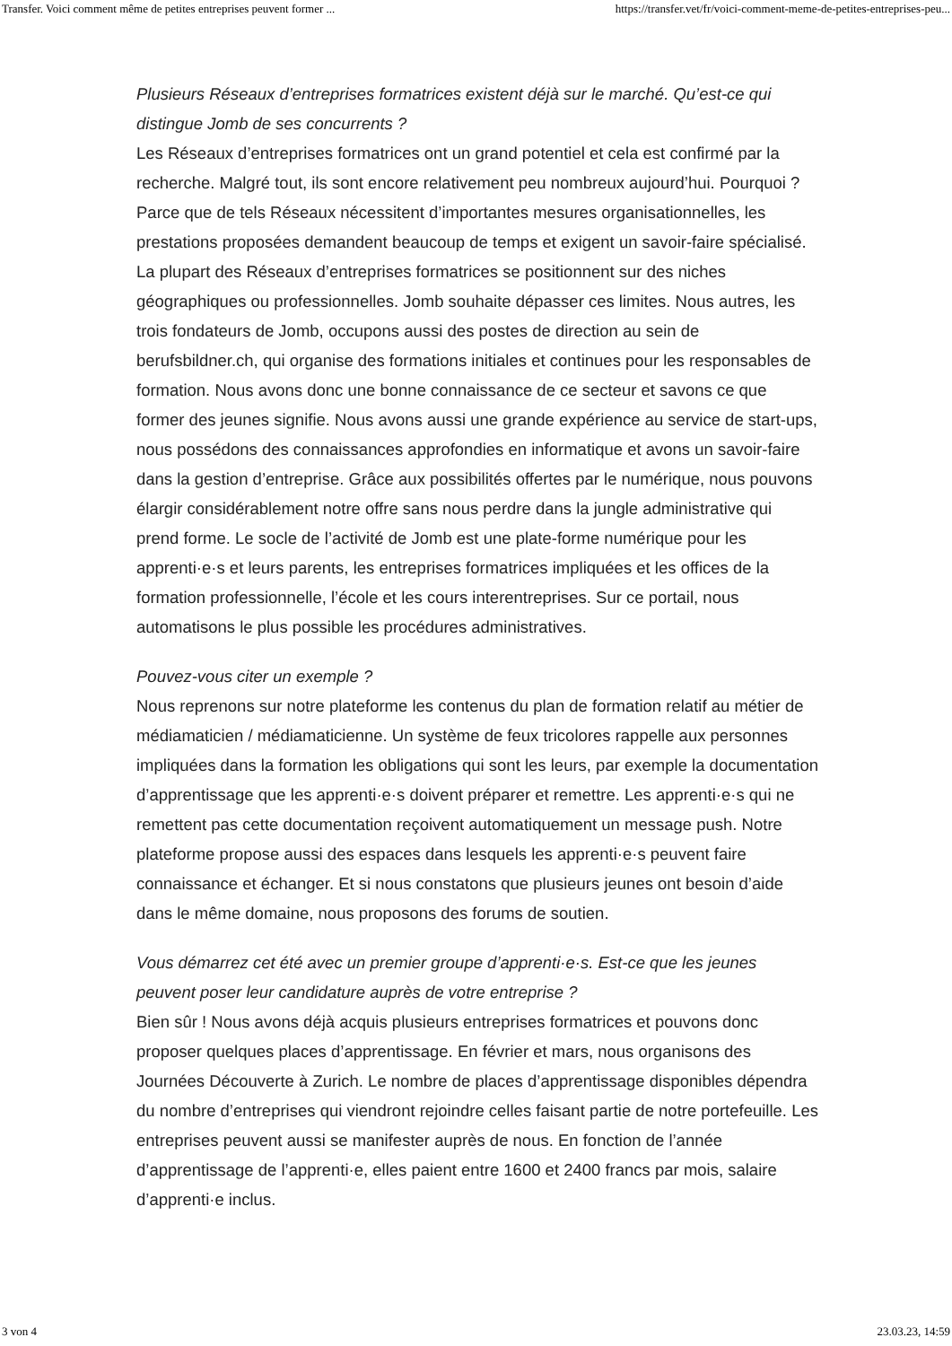Transfer. Voici comment même de petites entreprises peuvent former ... https://transfer.vet/fr/voici-comment-meme-de-petites-entreprises-peu...
Plusieurs Réseaux d’entreprises formatrices existent déjà sur le marché. Qu’est-ce qui distingue Jomb de ses concurrents ?
Les Réseaux d’entreprises formatrices ont un grand potentiel et cela est confirmé par la recherche. Malgré tout, ils sont encore relativement peu nombreux aujourd’hui. Pourquoi ? Parce que de tels Réseaux nécessitent d’importantes mesures organisationnelles, les prestations proposées demandent beaucoup de temps et exigent un savoir-faire spécialisé. La plupart des Réseaux d’entreprises formatrices se positionnent sur des niches géographiques ou professionnelles. Jomb souhaite dépasser ces limites. Nous autres, les trois fondateurs de Jomb, occupons aussi des postes de direction au sein de berufsbildner.ch, qui organise des formations initiales et continues pour les responsables de formation. Nous avons donc une bonne connaissance de ce secteur et savons ce que former des jeunes signifie. Nous avons aussi une grande expérience au service de start-ups, nous possédons des connaissances approfondies en informatique et avons un savoir-faire dans la gestion d’entreprise. Grâce aux possibilités offertes par le numérique, nous pouvons élargir considérablement notre offre sans nous perdre dans la jungle administrative qui prend forme. Le socle de l’activité de Jomb est une plate-forme numérique pour les apprenti·e·s et leurs parents, les entreprises formatrices impliquées et les offices de la formation professionnelle, l’école et les cours interentreprises. Sur ce portail, nous automatisons le plus possible les procédures administratives.
Pouvez-vous citer un exemple ?
Nous reprenons sur notre plateforme les contenus du plan de formation relatif au métier de médiamaticien / médiamaticienne. Un système de feux tricolores rappelle aux personnes impliquées dans la formation les obligations qui sont les leurs, par exemple la documentation d’apprentissage que les apprenti·e·s doivent préparer et remettre. Les apprenti·e·s qui ne remettent pas cette documentation reçoivent automatiquement un message push. Notre plateforme propose aussi des espaces dans lesquels les apprenti·e·s peuvent faire connaissance et échanger. Et si nous constatons que plusieurs jeunes ont besoin d’aide dans le même domaine, nous proposons des forums de soutien.
Vous démarrez cet été avec un premier groupe d’apprenti·e·s. Est-ce que les jeunes peuvent poser leur candidature auprès de votre entreprise ?
Bien sûr ! Nous avons déjà acquis plusieurs entreprises formatrices et pouvons donc proposer quelques places d’apprentissage. En février et mars, nous organisons des Journées Découverte à Zurich. Le nombre de places d’apprentissage disponibles dépendra du nombre d’entreprises qui viendront rejoindre celles faisant partie de notre portefeuille. Les entreprises peuvent aussi se manifester auprès de nous. En fonction de l’année d’apprentissage de l’apprenti·e, elles paient entre 1600 et 2400 francs par mois, salaire d’apprenti·e inclus.
3 von 4 23.03.23, 14:59